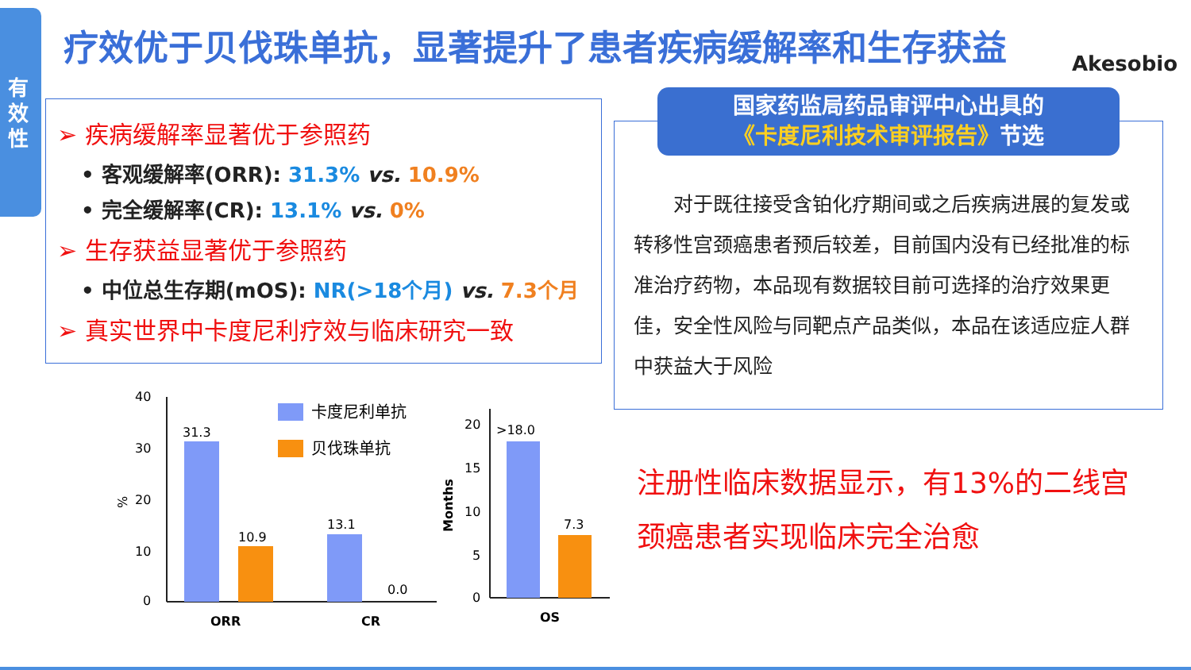有效性
疗效优于贝伐珠单抗，显著提升了患者疾病缓解率和生存获益
Akesobio
➢ 疾病缓解率显著优于参照药
• 客观缓解率(ORR): 31.3% vs. 10.9%
• 完全缓解率(CR): 13.1% vs. 0%
➢ 生存获益显著优于参照药
• 中位总生存期(mOS): NR(>18个月) vs. 7.3个月
➢ 真实世界中卡度尼利疗效与临床研究一致
国家药监局药品审评中心出具的
《卡度尼利技术审评报告》节选
对于既往接受含铂化疗期间或之后疾病进展的复发或转移性宫颈癌患者预后较差，目前国内没有已经批准的标准治疗药物，本品现有数据较目前可选择的治疗效果更佳，安全性风险与同靶点产品类似，本品在该适应症人群中获益大于风险
注册性临床数据显示，有13%的二线宫颈癌患者实现临床完全治愈
%
40
30
20
10
0
31.3
10.9
13.1
0.0
ORR
CR
卡度尼利单抗
贝伐珠单抗
Months
20
15
10
5
0
>18.0
7.3
OS